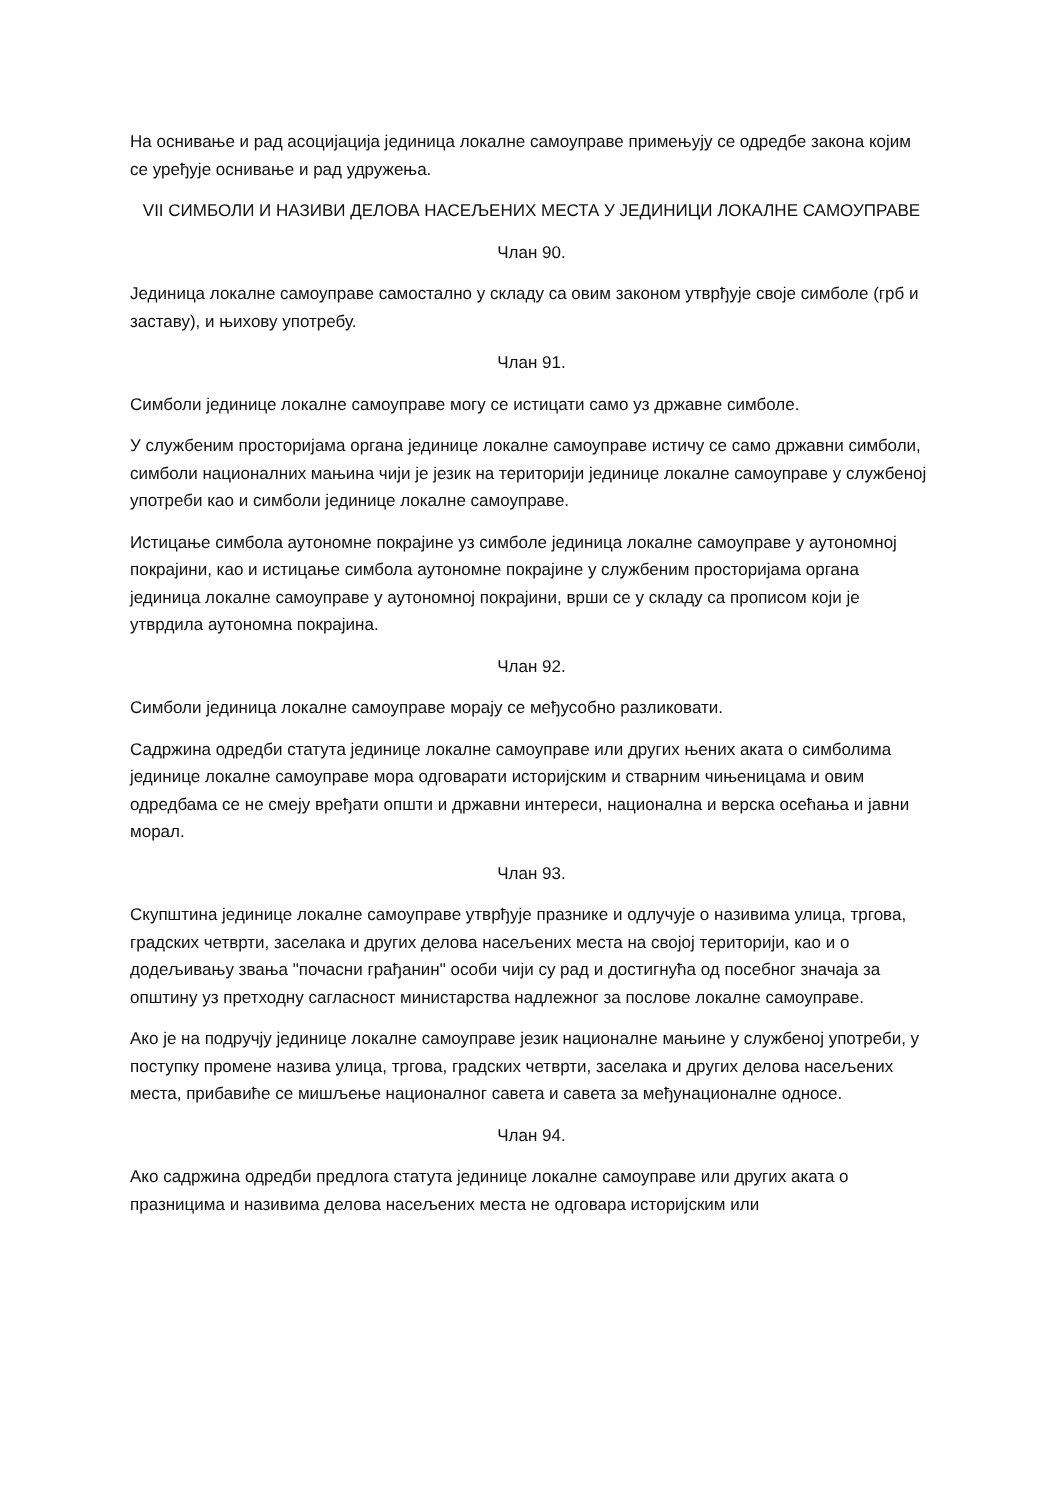На оснивање и рад асоцијација јединица локалне самоуправе примењују се одредбе закона којим се уређује оснивање и рад удружења.
VII СИМБОЛИ И НАЗИВИ ДЕЛОВА НАСЕЉЕНИХ МЕСТА У ЈЕДИНИЦИ ЛОКАЛНЕ САМОУПРАВЕ
Члан 90.
Јединица локалне самоуправе самостално у складу са овим законом утврђује своје симболе (грб и заставу), и њихову употребу.
Члан 91.
Симболи јединице локалне самоуправе могу се истицати само уз државне симболе.
У службеним просторијама органа јединице локалне самоуправе истичу се само државни симболи, симболи националних мањина чији је језик на територији јединице локалне самоуправе у службеној употреби као и симболи јединице локалне самоуправе.
Истицање симбола аутономне покрајине уз симболе јединица локалне самоуправе у аутономној покрајини, као и истицање симбола аутономне покрајине у службеним просторијама органа јединица локалне самоуправе у аутономној покрајини, врши се у складу са прописом који је утврдила аутономна покрајина.
Члан 92.
Симболи јединица локалне самоуправе морају се међусобно разликовати.
Садржина одредби статута јединице локалне самоуправе или других њених аката о симболима јединице локалне самоуправе мора одговарати историјским и стварним чињеницама и овим одредбама се не смеју вређати општи и државни интереси, национална и верска осећања и јавни морал.
Члан 93.
Скупштина јединице локалне самоуправе утврђује празнике и одлучује о називима улица, тргова, градских четврти, заселака и других делова насељених места на својој територији, као и о додељивању звања "почасни грађанин" особи чији су рад и достигнућа од посебног значаја за општину уз претходну сагласност министарства надлежног за послове локалне самоуправе.
Ако је на подручју јединице локалне самоуправе језик националне мањине у службеној употреби, у поступку промене назива улица, тргова, градских четврти, заселака и других делова насељених места, прибавиће се мишљење националног савета и савета за међунационалне односе.
Члан 94.
Ако садржина одредби предлога статута јединице локалне самоуправе или других аката о празницима и називима делова насељених места не одговара историјским или